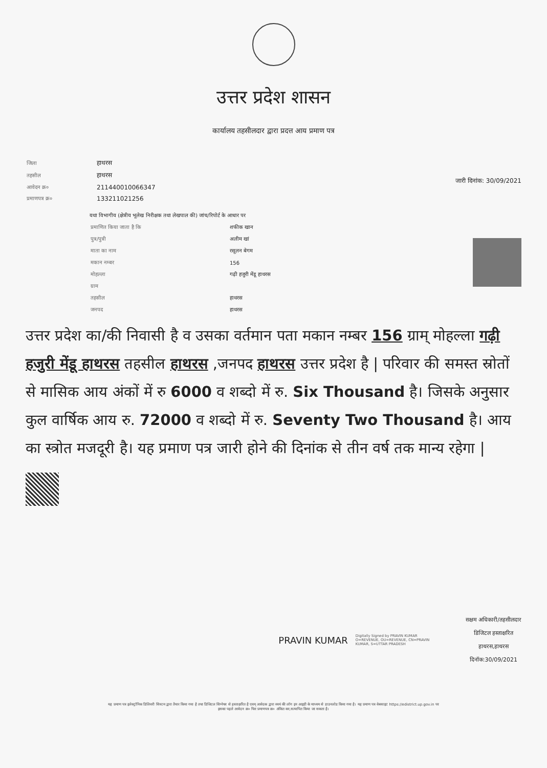उत्तर प्रदेश शासन
कार्यालय तहसीलदार द्वारा प्रदत्त आय प्रमाण पत्र
| जिला | हाथरस |
| तहसील | हाथरस |
| आवेदन क्र० | 211440010066347 |
| प्रमाणपत्र क्र० | 133211021256 |
जारी दिनांक: 30/09/2021
यथा विभागीय (क्षेत्रीय भूलेख निरीक्षक तथा लेखपाल की) जांच/रिपोर्ट के आधार पर
| प्रमाणित किया जाता है कि | शफीक खान |
| पुत्र/पुत्री | अलीम खां |
| माता का नाम | रसूलन बेगम |
| मकान नम्बर | 156 |
| मोहल्ला | गढ़ी हजुरी मेंडू हाथरस |
| ग्राम | |
| तहसील | हाथरस |
| जनपद | हाथरस |
उत्तर प्रदेश का/की निवासी है व उसका वर्तमान पता मकान नम्बर 156 ग्राम् मोहल्ला गढ़ी हजुरी मेंडू हाथरस तहसील हाथरस ,जनपद हाथरस उत्तर प्रदेश है | परिवार की समस्त स्रोतों से मासिक आय अंकों में रु 6000 व शब्दो में रु. Six Thousand है। जिसके अनुसार कुल वार्षिक आय रु. 72000 व शब्दो में रु. Seventy Two Thousand है। आय का स्त्रोत मजदूरी है। यह प्रमाण पत्र जारी होने की दिनांक से तीन वर्ष तक मान्य रहेगा |
PRAVIN KUMAR
Digitally Signed by PRAVIN KUMAR O=REVENUE, OU=REVENUE, CN=PRAVIN KUMAR, S=UTTAR PRADESH
सक्षम अधिकारी/तहसीलदार
डिजिटल हस्ताक्षरित
हाथरस,हाथरस
दिनॉक:30/09/2021
यह प्रमाण पत्र इलेक्ट्रॉनिक डिलिवरी सिस्टम द्वारा तैयार किया गया है तथा डिजिटल सिग्नेचर से हस्ताक्षरित है एवम् आवेदक द्वारा स्वयं की लॉग इन आइडी के माध्यम से डाउनलोड किया गया है। यह प्रमाण पत्र वेबसाइट https://edistrict.up.gov.in पर
इसका पहले आवेदन क्र० फिर प्रमाणपत्र क्र० अंकित कर,सत्यापित किया जा सकता है।